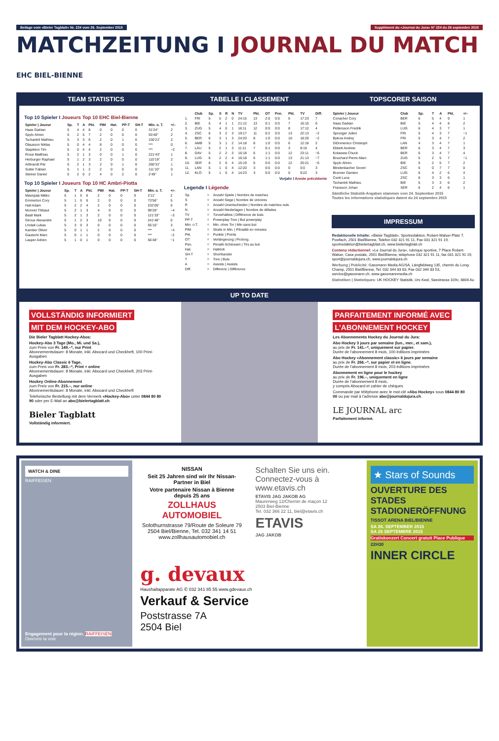Beilage vom «Bieler Tagblatt» Nr. 224 vom 26. September 2015 Supplément du «Journal du Jura» N° 224 du 26 septembre 2015
MATCHZEITUNG I JOURNAL DU MATCH EHC BIEL-BIENNE
TEAM STATISTICS TABELLE I CLASSEMENT TOPSCORER SAISON
Top 10 Spieler I Joueurs Top 10 EHC Biel-Bienne
| Spieler / Joueur | Sp. | T | A | Pkt. | PIM | Hat. | PP-T | SH-T | Min. o. T. | +/– |
| --- | --- | --- | --- | --- | --- | --- | --- | --- | --- | --- |
| Haas Gaëtan | 5 | 4 | 4 | 8 | 0 | 0 | 0 | 0 | 31’24” | 2 |
| Spylo Ahren | 5 | 2 | 5 | 7 | 2 | 0 | 0 | 0 | 55’48” | 2 |
| Tschantré Mathieu | 5 | 3 | 3 | 6 | 2 | 0 | 1 | 0 | 150’21” | 2 |
| Olausson Niklas | 5 | 0 | 4 | 4 | 8 | 0 | 0 | 0 | *** | 0 |
| Stapleton Tim | 5 | 0 | 4 | 4 | 2 | 0 | 0 | 0 | *** | −2 |
| Rossi Matthias | 5 | 2 | 1 | 3 | 0 | 0 | 1 | 0 | 221’43” | 1 |
| Herburger Raphael | 5 | 1 | 2 | 3 | 2 | 0 | 0 | 0 | 110’19” | 2 |
| Arlbrandt Pär | 5 | 2 | 1 | 3 | 2 | 0 | 1 | 0 | 260’31” | 1 |
| Sutter Fabian | 5 | 1 | 1 | 2 | 2 | 0 | 0 | 0 | 111’10” | 0 |
| Steiner Daniel | 5 | 2 | 0 | 2 | 4 | 0 | 2 | 0 | 2’49” | 1 |
Top 10 Spieler I Joueurs Top 10 HC Ambri-Piotta
| Spieler / Joueur | Sp. | T | A | Pkt. | PIM | Hat. | PP-T | SH-T | Min. o. T. | +/– |
| --- | --- | --- | --- | --- | --- | --- | --- | --- | --- | --- |
| Mäenpää Mikko | 5 | 1 | 5 | 6 | 2 | 0 | 0 | 0 | 2’11” | 2 |
| Emmerton Cory | 5 | 1 | 5 | 6 | 2 | 0 | 0 | 0 | 73’56” | 5 |
| Hall Adam | 5 | 2 | 2 | 4 | 2 | 0 | 0 | 0 | 232’05” | 0 |
| Monnet Thibaut | 5 | 2 | 1 | 3 | 4 | 0 | 0 | 0 | 99’28” | −4 |
| Bastl Mark | 5 | 2 | 1 | 3 | 2 | 0 | 0 | 0 | 121’33” | −3 |
| Giroux Alexandre | 5 | 1 | 2 | 3 | 10 | 0 | 0 | 0 | 241’48” | 0 |
| Lhotak Lukas | 5 | 3 | 0 | 3 | 0 | 0 | 0 | 0 | 55’16” | 3 |
| Kamber Oliver | 5 | 0 | 1 | 1 | 2 | 0 | 0 | 0 | *** | −4 |
| Gautschi Marc | 5 | 0 | 1 | 1 | 0 | 0 | 0 | 0 | *** | −2 |
| Lauper Adrien | 5 | 1 | 0 | 1 | 0 | 0 | 0 | 0 | 56’48” | −1 |
| | Club | Sp. | S | R | N | TV | Pkt. | OT | Pen. | Pkt. | TV | Diff. |
| --- | --- | --- | --- | --- | --- | --- | --- | --- | --- | --- | --- | --- |
| 1. | FRI | 5 | 5 | 2 | 0 | 24:15 | 13 | 2:0 | 0:0 | 6 | 17:23 | 7 |
| 2. | BIE | 5 | 4 | 1 | 1 | 21:12 | 13 | 0:1 | 0:0 | 7 | 16:15 | 6 |
| 3. | ZUG | 5 | 4 | 0 | 1 | 16:11 | 12 | 0:0 | 0:0 | 8 | 17:12 | 4 |
| 4. | ZSC | 6 | 3 | 2 | 3 | 19:17 | 11 | 0:2 | 0:0 | 13 | 22:13 | −2 |
| 5. | BER | 6 | 3 | 1 | 3 | 24:20 | 8 | 1:0 | 0:0 | 10 | 18:20 | −2 |
| 6. | AMB | 5 | 3 | 1 | 2 | 14:18 | 8 | 1:0 | 0:0 | 6 | 12:16 | 2 |
| 7. | LAU | 5 | 2 | 1 | 3 | 11:11 | 7 | 0:1 | 0:0 | 3 | 8:16 | 4 |
| 8. | DAV | 5 | 2 | 2 | 3 | 16:18 | 6 | 1:1 | 0:0 | 12 | 23:11 | −6 |
| 9. | LUG | 6 | 2 | 2 | 4 | 16:18 | 6 | 1:1 | 0:0 | 13 | 21:13 | −7 |
| 10. | SER | 6 | 2 | 0 | 4 | 15:19 | 6 | 0:0 | 0:0 | 12 | 20:21 | −6 |
| 11. | LAN | 5 | 1 | 0 | 4 | 12:20 | 3 | 0:0 | 0:0 | 0 | 0:0 | 3 |
| 12. | KLO | 5 | 1 | 0 | 4 | 14:23 | 3 | 0:0 | 0:0 | 0 | 9:22 | 3 |
Vorjahr I Année précédente
Legende I Légende
| Sp. | = | Anzahl Spiele / Nombre de matches |
| S | = | Anzahl Siege / Nombre de victoires |
| R | = | Anzahl Unentschieden / Nombre de matches nuls |
| N | = | Anzahl Niederlagen / Nombre de défaites |
| TV | = | Torverhältnis / Différence de buts |
| PP-T | = | Powerplay-Tore / But powerplay |
| Min. o.T. | = | Min. ohne Tor / Min sans but |
| PIM | = | Strafe in Min. / Pénalité en minutes |
| Pkt. | = | Punkte / Points |
| OT | = | Verlängerung / Prolong. |
| Pen. | = | Penalti-Schiessen / Tirs au but |
| Hat. | = | Hattrick |
| SH-T | = | Shorthander |
| T | = | Tore / Buts |
| A | = | Assists / Assists |
| Diff. | = | Differenz / Différence |
| Spieler / Joueur | Club | Sp. | T | A | Pkt. | +/– |
| --- | --- | --- | --- | --- | --- | --- |
| Conacher Cory | BER | 6 | 5 | 4 | 9 | 1 |
| Haas Gaëtan | BIE | 5 | 4 | 4 | 8 | 2 |
| Pettersson Fredrik | LUG | 6 | 4 | 3 | 7 | 1 |
| Sprunger Julien | FRI | 5 | 4 | 3 | 7 | −1 |
| Bykow Andrej | FRI | 5 | 3 | 4 | 7 | 2 |
| DiDomenico Christoph | LAN | 4 | 3 | 4 | 7 | 1 |
| Ebbett Andrew | BER | 6 | 3 | 4 | 7 | 3 |
| Kobasew Chuck | BER | 6 | 3 | 4 | 7 | 4 |
| Bouchard Pierre-Marc | ZUG | 5 | 2 | 5 | 7 | −1 |
| Spylo Ahren | BIE | 5 | 2 | 5 | 7 | 2 |
| Blindenbacher Severi | ZSC | 6 | 0 | 7 | 7 | 0 |
| Brunner Damien | LUG | 6 | 4 | 2 | 6 | 4 |
| Cunti Luca | ZSC | 6 | 3 | 3 | 6 | 1 |
| Tschantré Mathieu | BIE | 5 | 3 | 3 | 6 | 2 |
| Fransson Johan | SER | 6 | 2 | 4 | 6 | 1 |
Sämtliche Statistik-Angaben stammen vom 24. September 2015
Toutes les informations statistiques datent du 24 septembre 2015
IMPRESSUM
Redaktionelle Inhalte: «Bieler Tagblatt», Sportredaktion, Robert-Walser-Platz 7, Postfach, 2501 Biel/Bienne, Telefon 032 321 91 11, Fax 031 321 91 19, sportredaktion@bielertagblatt.ch, www.bielertagblatt.ch
Contenu rédactionnel: «Le Journal du Jura», rubrique sportive, 7 Place Robert-Walser, Case postale, 2501 Biel/Bienne, téléphone 032 321 91 11, fax 031 321 91 19, sport@journaldujura.ch, www.journaldujura.ch
Werbung | Publicité: Gassmann Media AG/SA, Längfeldweg 135, chemin du Long-Champ, 2501 Biel/Bienne, Tel. 032 344 83 83, Fax 032 344 83 53, service@gassmann.ch, www.gassmannmedia.ch
Statistiken | Statistiques: UK HOCKEY Statistik, Urs Keel, Seestrasse 319c, 8804 Au
UP TO DATE
VOLLSTÄNDIG INFORMIERT
MIT DEM HOCKEY-ABO
Die Bieler Tagblatt Hockey-Abos:
Hockey-Abo 3 Tage (Mo., Mi. und Sa.),
zum Preis von Fr. 149.–*, nur Print
Abonnementsdauer: 8 Monate, inkl. Abocard und Checkheft, 100 Print-Ausgaben
Hockey-Abo Classic 6 Tage,
zum Preis von Fr. 283.–*, Print + online
Abonnementsdauer: 8 Monate, inkl. Abocard und Checkheft, 203 Print-Ausgaben
Hockey Online-Abonnement
zum Preis von Fr. 215.–, nur online
Abonnementsdauer: 8 Monate, inkl. Abocard und Checkheft
Telefonische Bestellung mit dem Vermerk «Hockey-Abo» unter 0844 80 80 90 oder per E-Mail an abo@bielertagblatt.ch.
Bieler Tagblatt
Vollständig informiert.
PARFAITEMENT INFORMÉ AVEC
L’ABONNEMENT HOCKEY
Les Abonnements Hockey du Journal du Jura:
Abo Hockey 3 jours par semaine (lun., mer., et sam.),
au prix de Fr. 141.–*, uniquement sur papier.
Durée de l’abonnement 8 mois, 100 éditions imprimées
Abo Hockey «Abonnement classic» 6 jours par semaine
au prix de Fr. 266.–*, sur papier et en ligne.
Durée de l’abonnement 8 mois, 203 éditions imprimées
Abonnement en ligne pour le hockey
au prix de Fr. 196.–, uniquement en ligne
Durée de l’abonnement 8 mois,
y compris Abocard et cahier de chèques
Commande par téléphone avec le mot-clé «Abo Hockey» sous 0844 80 80 00 ou par mail à l’adresse abo@journaldujura.ch.
LE JOURNAL arc
Parfaitement informé.
WATCH & DINE
RAIFFEISEN
Engagement pour la région. RAIFFEISEN Ouvrons la voie
NISSAN
Seit 25 Jahren sind wir Ihr Nissan-Partner in Biel
Votre partenaire Nissan à Bienne depuis 25 ans
ZOLLHAUS AUTOMOBIEL
Solothurnstrasse 79/Route de Soleure 79
2504 Biel/Bienne, Tel. 032 341 14 51
www.zollhausautomobiel.ch
Schalten Sie uns ein.
Connectez-vous à
www.etavis.ch
ETAVIS JAG JAKOB AG
Maurerweg 12/Chemin de maçon 12
2503 Biel-Bienne
Tel. 032 366 22 11, biel@etavis.ch
ETAVIS
JAG JAKOB
★ Stars of Sounds
OUVERTURE DES STADES
STADIONERÖFFNUNG
TISSOT ARENA BIEL/BIENNE
SA 26. SEPTEMBER 2015
SA 26 SEPTEMBRE 2015
Gratiskonzert Concert gratuit Place Publique
22H30
INNER CIRCLE
g. devaux
Haushaltapparate AG ✆ 032 341 85 55 www.gdevaux.ch
Verkauf & Service
Poststrasse 7A
2504 Biel